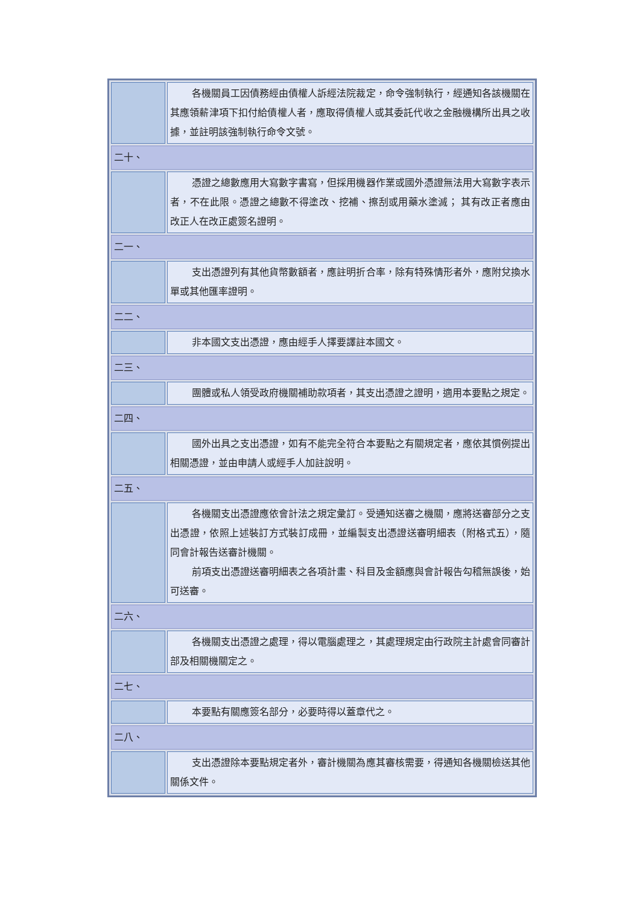| | 各機關員工因債務經由債權人訴經法院裁定，命令強制執行，經通知各該機關在其應領薪津項下扣付給債權人者，應取得債權人或其委託代收之金融機構所出具之收據，並註明該強制執行命令文號。 |
| 二十、 | |
| | 憑證之總數應用大寫數字書寫，但採用機器作業或國外憑證無法用大寫數字表示者，不在此限。憑證之總數不得塗改、挖補、擦刮或用藥水塗滅； 其有改正者應由改正人在改正處簽名證明。 |
| 二一、 | |
| | 支出憑證列有其他貨幣數額者，應註明折合率，除有特殊情形者外，應附兌換水單或其他匯率證明。 |
| 二二、 | |
| | 非本國文支出憑證，應由經手人擇要譯註本國文。 |
| 二三、 | |
| | 團體或私人領受政府機關補助款項者，其支出憑證之證明，適用本要點之規定。 |
| 二四、 | |
| | 國外出具之支出憑證，如有不能完全符合本要點之有關規定者，應依其慣例提出相關憑證，並由申請人或經手人加註說明。 |
| 二五、 | |
| | 各機關支出憑證應依會計法之規定彙訂。受通知送審之機關，應將送審部分之支出憑證，依照上述裝訂方式裝訂成冊，並編製支出憑證送審明細表（附格式五），隨同會計報告送審計機關。 前項支出憑證送審明細表之各項計畫、科目及金額應與會計報告勾稽無誤後，始可送審。 |
| 二六、 | |
| | 各機關支出憑證之處理，得以電腦處理之，其處理規定由行政院主計處會同審計部及相關機關定之。 |
| 二七、 | |
| | 本要點有關應簽名部分，必要時得以蓋章代之。 |
| 二八、 | |
| | 支出憑證除本要點規定者外，審計機關為應其審核需要，得通知各機關檢送其他關係文件。 |